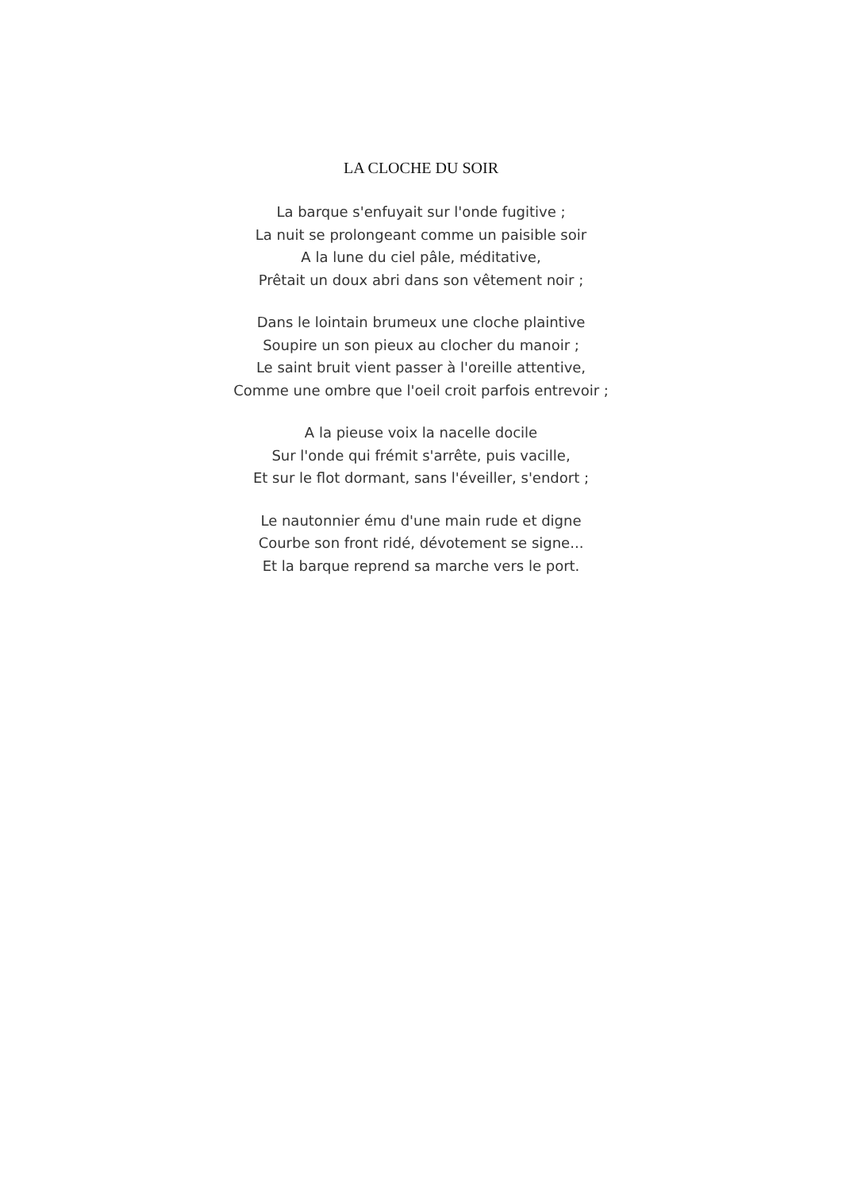LA CLOCHE DU SOIR
La barque s'enfuyait sur l'onde fugitive ;
La nuit se prolongeant comme un paisible soir
A la lune du ciel pâle, méditative,
Prêtait un doux abri dans son vêtement noir ;
Dans le lointain brumeux une cloche plaintive
Soupire un son pieux au clocher du manoir ;
Le saint bruit vient passer à l'oreille attentive,
Comme une ombre que l'oeil croit parfois entrevoir ;
A la pieuse voix la nacelle docile
Sur l'onde qui frémit s'arrête, puis vacille,
Et sur le flot dormant, sans l'éveiller, s'endort ;
Le nautonnier ému d'une main rude et digne
Courbe son front ridé, dévotement se signe...
Et la barque reprend sa marche vers le port.